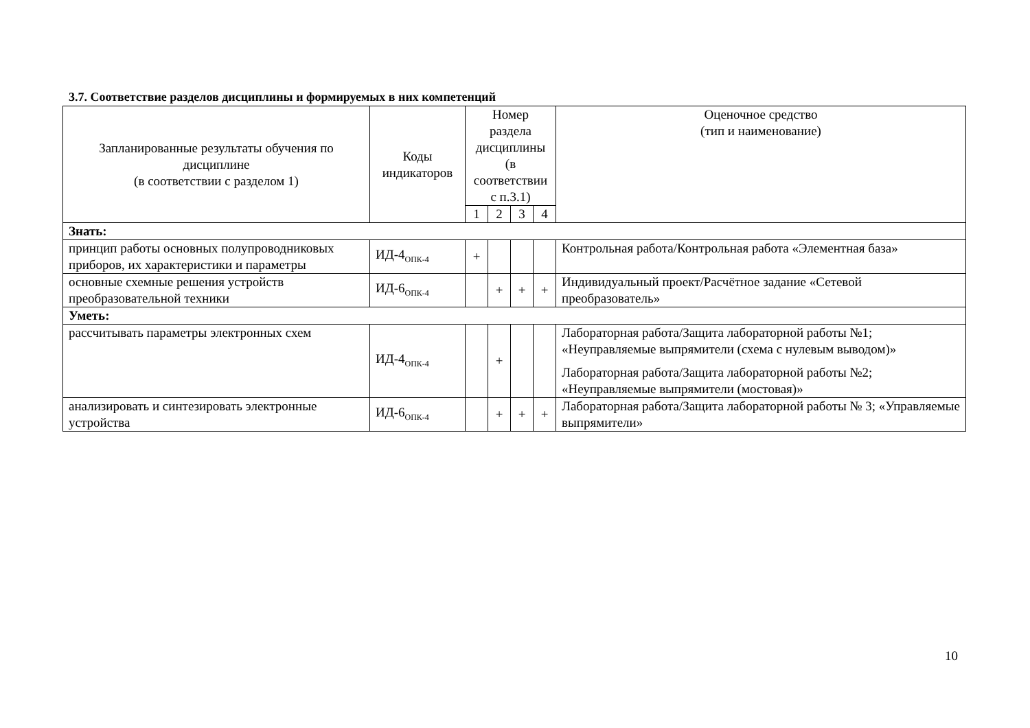3.7. Соответствие разделов дисциплины и формируемых в них компетенций
| Запланированные результаты обучения по дисциплине (в соответствии с разделом 1) | Коды индикаторов | Номер раздела дисциплины (в соответствии с п.3.1) | | | | Оценочное средство (тип и наименование) |
| --- | --- | --- | --- | --- | --- | --- |
| | | 1 | 2 | 3 | 4 | |
| Знать: | | | | | | |
| принцип работы основных полупроводниковых приборов, их характеристики и параметры | ИД-4<sub>ОПК-4</sub> | + | | | | Контрольная работа/Контрольная работа «Элементная база» |
| основные схемные решения устройств преобразовательной техники | ИД-6<sub>ОПК-4</sub> | | + | + | + | Индивидуальный проект/Расчётное задание «Сетевой преобразователь» |
| Уметь: | | | | | | |
| рассчитывать параметры электронных схем | ИД-4<sub>ОПК-4</sub> | | + | | | Лабораторная работа/Защита лабораторной работы №1; «Неуправляемые выпрямители (схема с нулевым выводом)» Лабораторная работа/Защита лабораторной работы №2; «Неуправляемые выпрямители (мостовая)» |
| анализировать и синтезировать электронные устройства | ИД-6<sub>ОПК-4</sub> | | + | + | + | Лабораторная работа/Защита лабораторной работы № 3; «Управляемые выпрямители» |
10